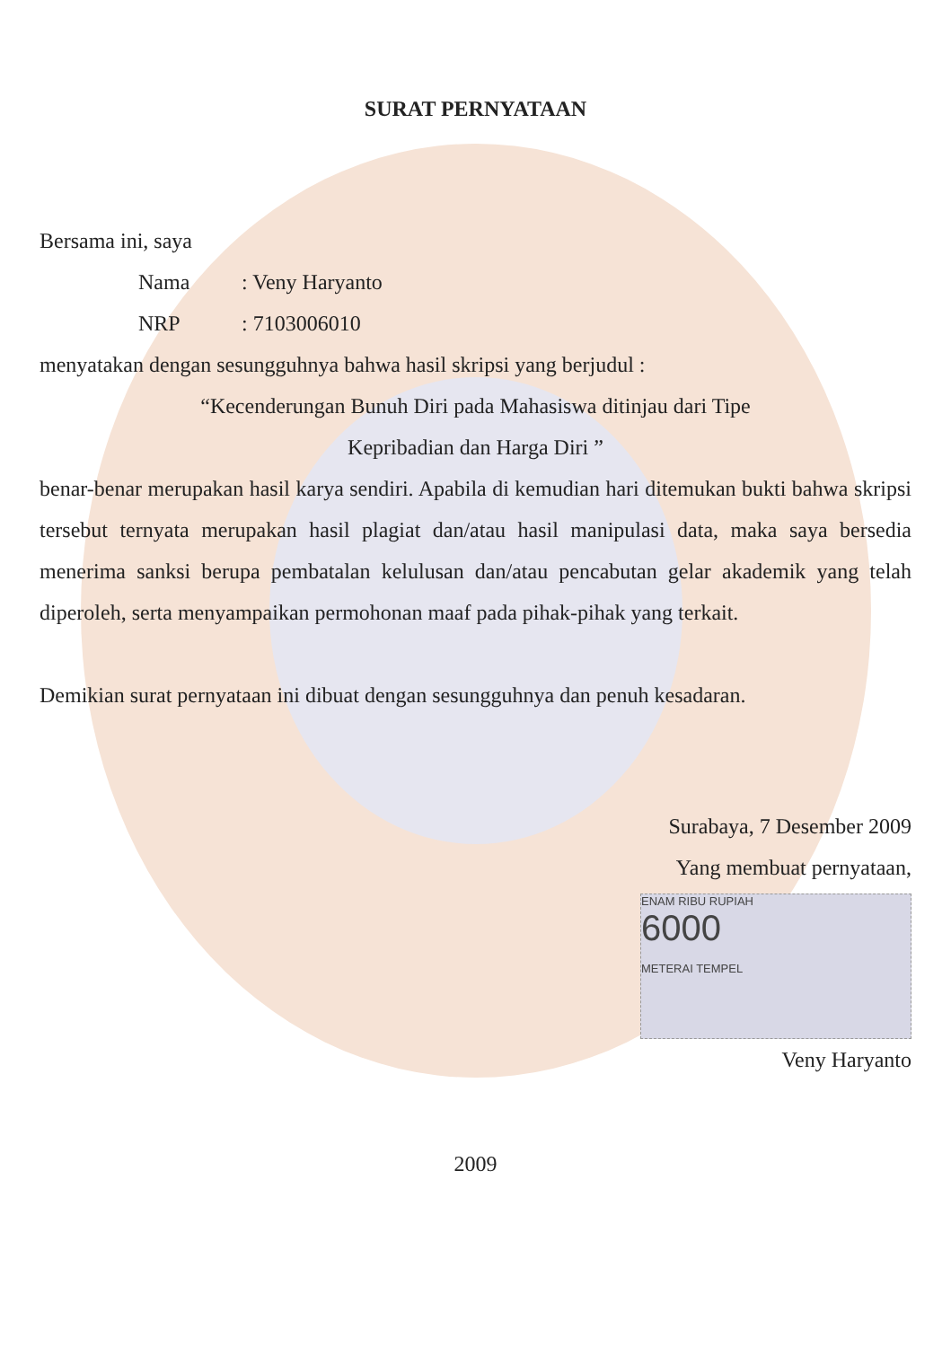SURAT PERNYATAAN
Bersama ini, saya
Nama: Veny Haryanto
NRP: 7103006010
menyatakan dengan sesungguhnya bahwa hasil skripsi yang berjudul :
“Kecenderungan Bunuh Diri pada Mahasiswa ditinjau dari Tipe
Kepribadian dan Harga Diri ”
benar-benar merupakan hasil karya sendiri. Apabila di kemudian hari ditemukan bukti bahwa skripsi tersebut ternyata merupakan hasil plagiat dan/atau hasil manipulasi data, maka saya bersedia menerima sanksi berupa pembatalan kelulusan dan/atau pencabutan gelar akademik yang telah diperoleh, serta menyampaikan permohonan maaf pada pihak-pihak yang terkait.
Demikian surat pernyataan ini dibuat dengan sesungguhnya dan penuh kesadaran.
Surabaya, 7 Desember 2009
Yang membuat pernyataan,
ENAM RIBU RUPIAH
6000
METERAI TEMPEL
Veny Haryanto
2009